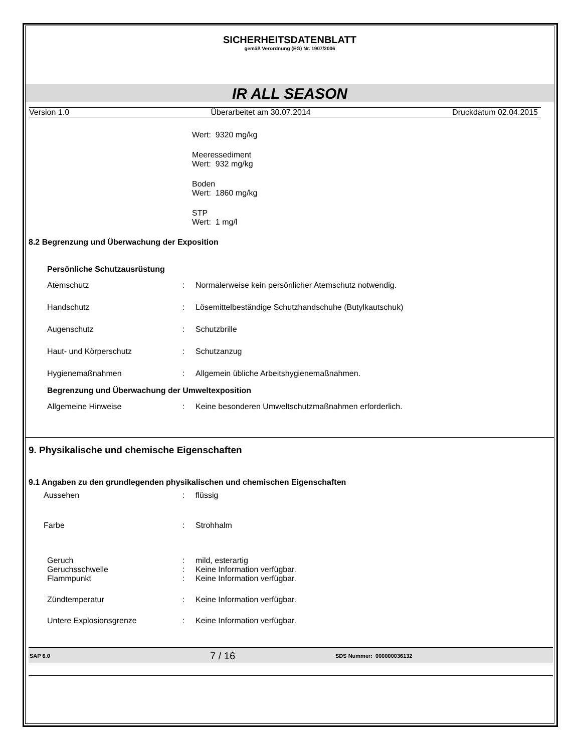SICHERHEITSDATENBLATT
gemäß Verordnung (EG) Nr. 1907/2006
IR ALL SEASON
Version 1.0 Überarbeitet am 30.07.2014 Druckdatum 02.04.2015
Wert: 9320 mg/kg
Meeressediment
Wert: 932 mg/kg
Boden
Wert: 1860 mg/kg
STP
Wert: 1 mg/l
8.2 Begrenzung und Überwachung der Exposition
Persönliche Schutzausrüstung
Atemschutz: Normalerweise kein persönlicher Atemschutz notwendig.
Handschutz: Lösemittelbeständige Schutzhandschuhe (Butylkautschuk)
Augenschutz: Schutzbrille
Haut- und Körperschutz: Schutzanzug
Hygienemaßnahmen: Allgemein übliche Arbeitshygienemaßnahmen.
Begrenzung und Überwachung der Umweltexposition
Allgemeine Hinweise: Keine besonderen Umweltschutzmaßnahmen erforderlich.
9. Physikalische und chemische Eigenschaften
9.1 Angaben zu den grundlegenden physikalischen und chemischen Eigenschaften
Aussehen: flüssig
Farbe: Strohhalm
Geruch: mild, esterartig
Geruchsschwelle: Keine Information verfügbar.
Flammpunkt: Keine Information verfügbar.
Zündtemperatur: Keine Information verfügbar.
Untere Explosionsgrenze: Keine Information verfügbar.
SAP 6.0 7 / 16 SDS Nummer: 000000036132